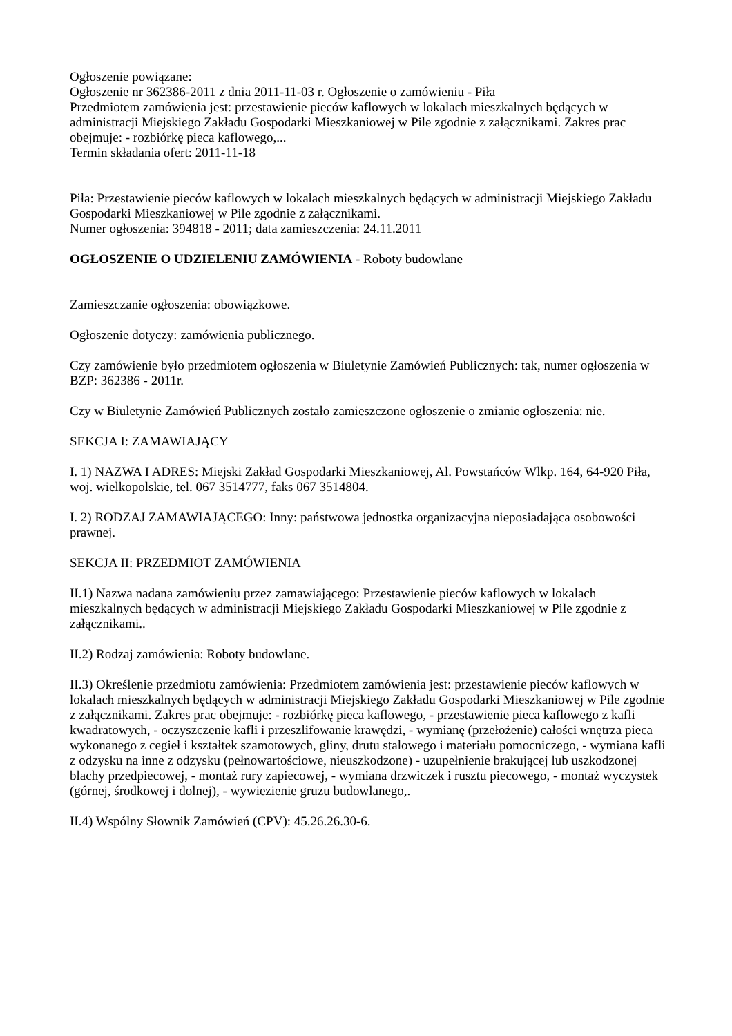Ogłoszenie powiązane:
Ogłoszenie nr 362386-2011 z dnia 2011-11-03 r. Ogłoszenie o zamówieniu - Piła
Przedmiotem zamówienia jest: przestawienie pieców kaflowych w lokalach mieszkalnych będących w administracji Miejskiego Zakładu Gospodarki Mieszkaniowej w Pile zgodnie z załącznikami. Zakres prac obejmuje: - rozbiórkę pieca kaflowego,...
Termin składania ofert: 2011-11-18
Piła: Przestawienie pieców kaflowych w lokalach mieszkalnych będących w administracji Miejskiego Zakładu Gospodarki Mieszkaniowej w Pile zgodnie z załącznikami.
Numer ogłoszenia: 394818 - 2011; data zamieszczenia: 24.11.2011
OGŁOSZENIE O UDZIELENIU ZAMÓWIENIA - Roboty budowlane
Zamieszczanie ogłoszenia: obowiązkowe.
Ogłoszenie dotyczy: zamówienia publicznego.
Czy zamówienie było przedmiotem ogłoszenia w Biuletynie Zamówień Publicznych: tak, numer ogłoszenia w BZP: 362386 - 2011r.
Czy w Biuletynie Zamówień Publicznych zostało zamieszczone ogłoszenie o zmianie ogłoszenia: nie.
SEKCJA I: ZAMAWIAJĄCY
I. 1) NAZWA I ADRES: Miejski Zakład Gospodarki Mieszkaniowej, Al. Powstańców Wlkp. 164, 64-920 Piła, woj. wielkopolskie, tel. 067 3514777, faks 067 3514804.
I. 2) RODZAJ ZAMAWIAJĄCEGO: Inny: państwowa jednostka organizacyjna nieposiadająca osobowości prawnej.
SEKCJA II: PRZEDMIOT ZAMÓWIENIA
II.1) Nazwa nadana zamówieniu przez zamawiającego: Przestawienie pieców kaflowych w lokalach mieszkalnych będących w administracji Miejskiego Zakładu Gospodarki Mieszkaniowej w Pile zgodnie z załącznikami..
II.2) Rodzaj zamówienia: Roboty budowlane.
II.3) Określenie przedmiotu zamówienia: Przedmiotem zamówienia jest: przestawienie pieców kaflowych w lokalach mieszkalnych będących w administracji Miejskiego Zakładu Gospodarki Mieszkaniowej w Pile zgodnie z załącznikami. Zakres prac obejmuje: - rozbiórkę pieca kaflowego, - przestawienie pieca kaflowego z kafli kwadratowych, - oczyszczenie kafli i przeszlifowanie krawędzi, - wymianę (przełożenie) całości wnętrza pieca wykonanego z cegieł i kształtek szamotowych, gliny, drutu stalowego i materiału pomocniczego, - wymiana kafli z odzysku na inne z odzysku (pełnowartościowe, nieuszkodzone) - uzupełnienie brakującej lub uszkodzonej blachy przedpiecowej, - montaż rury zapiecowej, - wymiana drzwiczek i rusztu piecowego, - montaż wyczystek (górnej, środkowej i dolnej), - wywiezienie gruzu budowlanego,.
II.4) Wspólny Słownik Zamówień (CPV): 45.26.26.30-6.